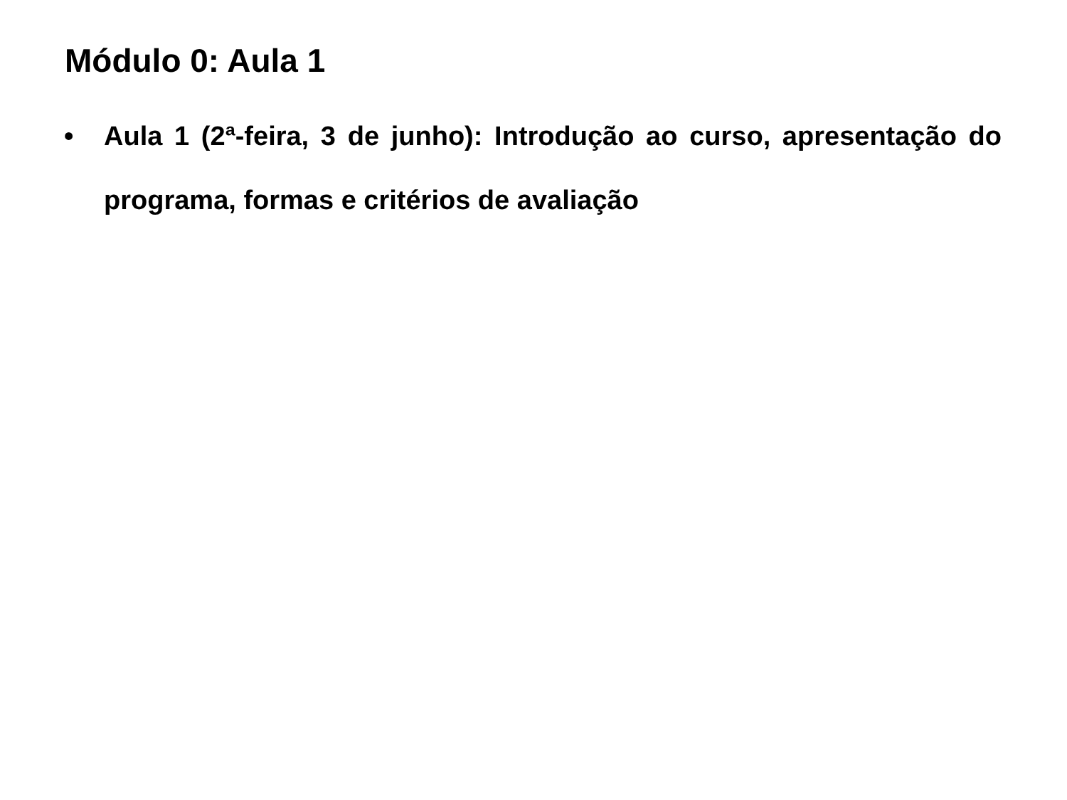Módulo 0: Aula 1
• Aula 1 (2ª-feira, 3 de junho): Introdução ao curso, apresentação do programa, formas e critérios de avaliação